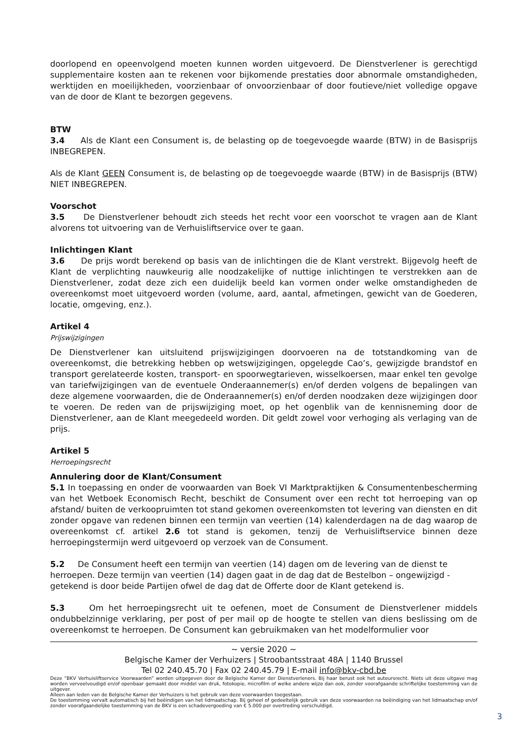doorlopend en opeenvolgend moeten kunnen worden uitgevoerd. De Dienstverlener is gerechtigd supplementaire kosten aan te rekenen voor bijkomende prestaties door abnormale omstandigheden, werktijden en moeilijkheden, voorzienbaar of onvoorzienbaar of door foutieve/niet volledige opgave van de door de Klant te bezorgen gegevens.
BTW
3.4 Als de Klant een Consument is, de belasting op de toegevoegde waarde (BTW) in de Basisprijs INBEGREPEN.
Als de Klant GEEN Consument is, de belasting op de toegevoegde waarde (BTW) in de Basisprijs (BTW) NIET INBEGREPEN.
Voorschot
3.5 De Dienstverlener behoudt zich steeds het recht voor een voorschot te vragen aan de Klant alvorens tot uitvoering van de Verhuisliftservice over te gaan.
Inlichtingen Klant
3.6 De prijs wordt berekend op basis van de inlichtingen die de Klant verstrekt. Bijgevolg heeft de Klant de verplichting nauwkeurig alle noodzakelijke of nuttige inlichtingen te verstrekken aan de Dienstverlener, zodat deze zich een duidelijk beeld kan vormen onder welke omstandigheden de overeenkomst moet uitgevoerd worden (volume, aard, aantal, afmetingen, gewicht van de Goederen, locatie, omgeving, enz.).
Artikel 4
Prijswijzigingen
De Dienstverlener kan uitsluitend prijswijzigingen doorvoeren na de totstandkoming van de overeenkomst, die betrekking hebben op wetswijzigingen, opgelegde Cao’s, gewijzigde brandstof en transport gerelateerde kosten, transport- en spoorwegtarieven, wisselkoersen, maar enkel ten gevolge van tariefwijzigingen van de eventuele Onderaannemer(s) en/of derden volgens de bepalingen van deze algemene voorwaarden, die de Onderaannemer(s) en/of derden noodzaken deze wijzigingen door te voeren. De reden van de prijswijziging moet, op het ogenblik van de kennisneming door de Dienstverlener, aan de Klant meegedeeld worden. Dit geldt zowel voor verhoging als verlaging van de prijs.
Artikel 5
Herroepingsrecht
Annulering door de Klant/Consument
5.1 In toepassing en onder de voorwaarden van Boek VI Marktpraktijken & Consumentenbescherming van het Wetboek Economisch Recht, beschikt de Consument over een recht tot herroeping van op afstand/ buiten de verkoopruimten tot stand gekomen overeenkomsten tot levering van diensten en dit zonder opgave van redenen binnen een termijn van veertien (14) kalenderdagen na de dag waarop de overeenkomst cf. artikel 2.6 tot stand is gekomen, tenzij de Verhuisliftservice binnen deze herroepingstermijn werd uitgevoerd op verzoek van de Consument.
5.2 De Consument heeft een termijn van veertien (14) dagen om de levering van de dienst te herroepen. Deze termijn van veertien (14) dagen gaat in de dag dat de Bestelbon – ongewijzigd - getekend is door beide Partijen ofwel de dag dat de Offerte door de Klant getekend is.
5.3 Om het herroepingsrecht uit te oefenen, moet de Consument de Dienstverlener middels ondubbelzinnige verklaring, per post of per mail op de hoogte te stellen van diens beslissing om de overeenkomst te herroepen. De Consument kan gebruikmaken van het modelformulier voor
~ versie 2020 ~
Belgische Kamer der Verhuizers | Stroobantsstraat 48A | 1140 Brussel
Tel 02 240.45.70 | Fax 02 240.45.79 | E-mail info@bkv-cbd.be
Deze “BKV Verhuisliftservice Voorwaarden” worden uitgegeven door de Belgische Kamer der Dienstverleners. Bij haar berust ook het auteursrecht. Niets uit deze uitgave mag worden verveelvoudigd en/of openbaar gemaakt door middel van druk, fotokopie, microfilm of welke andere wijze dan ook, zonder voorafgaande schriftelijke toestemming van de uitgever.
Alleen aan leden van de Belgische Kamer der Verhuizers is het gebruik van deze voorwaarden toegestaan.
De toestemming vervalt automatisch bij het beëindigen van het lidmaatschap. Bij geheel of gedeeltelijk gebruik van deze voorwaarden na beëindiging van het lidmaatschap en/of zonder voorafgaandelijke toestemming van de BKV is een schadevergoeding van € 5.000 per overtreding verschuldigd.
3